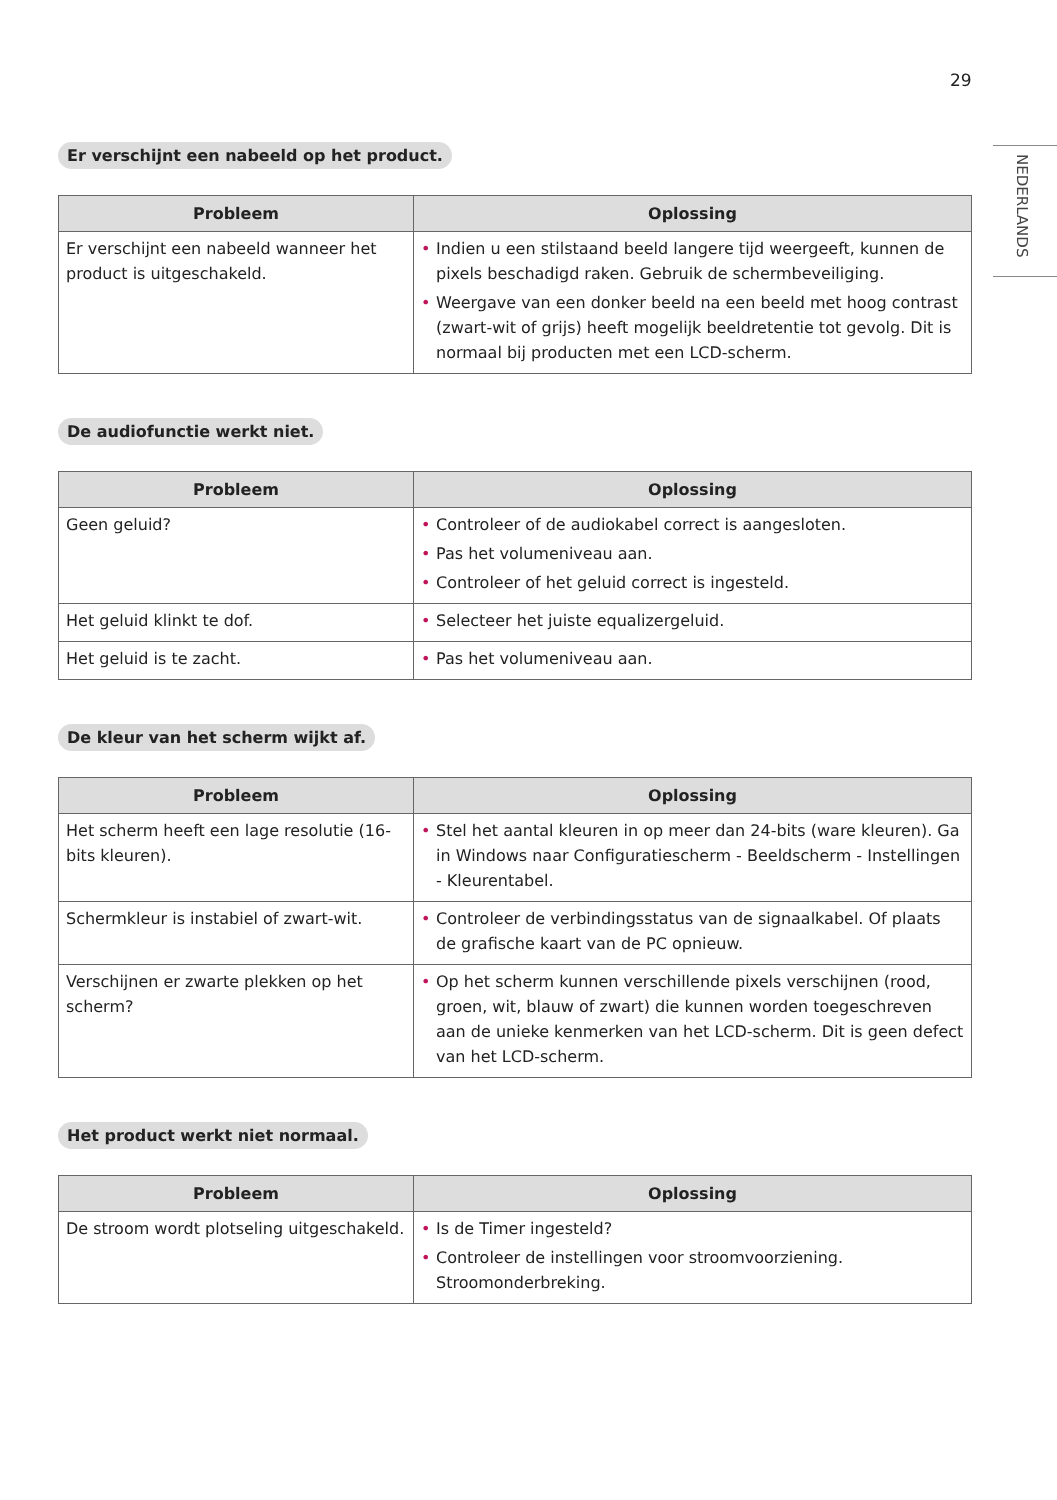29
NEDERLANDS
Er verschijnt een nabeeld op het product.
| Probleem | Oplossing |
| --- | --- |
| Er verschijnt een nabeeld wanneer het product is uitgeschakeld. | • Indien u een stilstaand beeld langere tijd weergeeft, kunnen de pixels beschadigd raken. Gebruik de schermbeveiliging. • Weergave van een donker beeld na een beeld met hoog contrast (zwart-wit of grijs) heeft mogelijk beeldretentie tot gevolg. Dit is normaal bij producten met een LCD-scherm. |
De audiofunctie werkt niet.
| Probleem | Oplossing |
| --- | --- |
| Geen geluid? | • Controleer of de audiokabel correct is aangesloten. • Pas het volumeniveau aan. • Controleer of het geluid correct is ingesteld. |
| Het geluid klinkt te dof. | • Selecteer het juiste equalizergeluid. |
| Het geluid is te zacht. | • Pas het volumeniveau aan. |
De kleur van het scherm wijkt af.
| Probleem | Oplossing |
| --- | --- |
| Het scherm heeft een lage resolutie (16-bits kleuren). | • Stel het aantal kleuren in op meer dan 24-bits (ware kleuren). Ga in Windows naar Configuratiescherm - Beeldscherm - Instellingen - Kleurentabel. |
| Schermkleur is instabiel of zwart-wit. | • Controleer de verbindingsstatus van de signaalkabel. Of plaats de grafische kaart van de PC opnieuw. |
| Verschijnen er zwarte plekken op het scherm? | • Op het scherm kunnen verschillende pixels verschijnen (rood, groen, wit, blauw of zwart) die kunnen worden toegeschreven aan de unieke kenmerken van het LCD-scherm. Dit is geen defect van het LCD-scherm. |
Het product werkt niet normaal.
| Probleem | Oplossing |
| --- | --- |
| De stroom wordt plotseling uitgeschakeld. | • Is de Timer ingesteld? • Controleer de instellingen voor stroomvoorziening. Stroomonderbreking. |